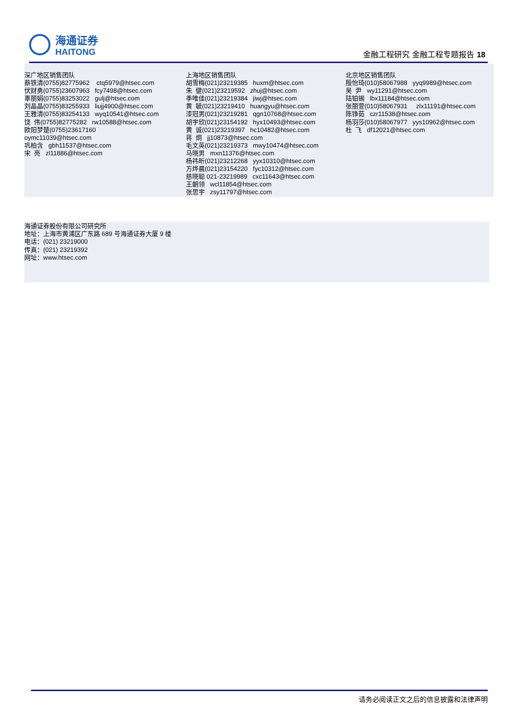海通证券
HAITONG
金融工程研究 金融工程专题报告 18
深广地区销售团队 蔡铁清(0755)82775962 ctq5979@htsec.com 伏财勇(0755)23607963 fcy7498@htsec.com 辜丽娟(0755)83253022 gulj@htsec.com 刘晶晶(0755)83255933 liujj4900@htsec.com 王雅清(0755)83254133 wyq10541@htsec.com 饶 伟(0755)82775282 rw10588@htsec.com 欧阳梦楚(0755)23617160 oymc11039@htsec.com 巩柏含 gbh11537@htsec.com 宋 亮 zl11886@htsec.com
上海地区销售团队 胡雪梅(021)23219385 huxm@htsec.com 朱 健(021)23219592 zhuj@htsec.com 季唯佳(021)23219384 jiwj@htsec.com 黄 毓(021)23219410 huangyu@htsec.com 漆冠男(021)23219281 qgn10768@htsec.com 胡宇欣(021)23154192 hyx10493@htsec.com 黄 诚(021)23219397 hc10482@htsec.com 蒋 炯 jj10873@htsec.com 毛文英(021)23219373 mwy10474@htsec.com 马晓男 mxn11376@htsec.com 杨祎昕(021)23212268 yyx10310@htsec.com 方烨晨(021)23154220 fyc10312@htsec.com 慈晓聪 021-23219989 cxc11643@htsec.com 王朝领 wcl11854@htsec.com 张思宇 zsy11797@htsec.com
北京地区销售团队 殷怡琦(010)58067988 yyq9989@htsec.com 吴 尹 wy11291@htsec.com 陆铂锡 lbx11184@htsec.com 张丽萱(010)58067931 zlx11191@htsec.com 陈铮茹 czr11538@htsec.com 杨羽莎(010)58067977 yys10962@htsec.com 杜 飞 df12021@htsec.com
海通证券股份有限公司研究所
地址：上海市黄浦区广东路 689 号海通证券大厦 9 楼
电话：(021) 23219000
传真：(021) 23219392
网址：www.htsec.com
请务必阅读正文之后的信息披露和法律声明